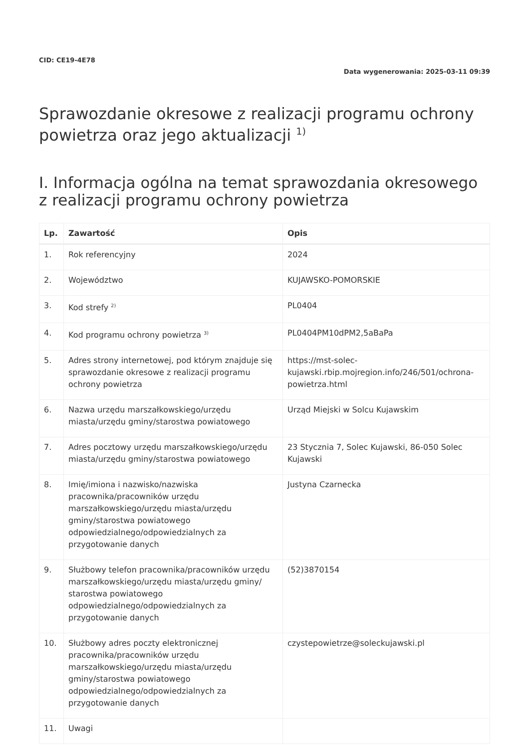CID: CE19-4E78
Data wygenerowania: 2025-03-11 09:39
Sprawozdanie okresowe z realizacji programu ochrony powietrza oraz jego aktualizacji <sup>1)</sup>
I. Informacja ogólna na temat sprawozdania okresowego z realizacji programu ochrony powietrza
| Lp. | Zawartość | Opis |
| --- | --- | --- |
| 1. | Rok referencyjny | 2024 |
| 2. | Województwo | KUJAWSKO-POMORSKIE |
| 3. | Kod strefy <sup>2)</sup> | PL0404 |
| 4. | Kod programu ochrony powietrza <sup>3)</sup> | PL0404PM10dPM2,5aBaPa |
| 5. | Adres strony internetowej, pod którym znajduje się sprawozdanie okresowe z realizacji programu ochrony powietrza | https://mst-solec-kujawski.rbip.mojregion.info/246/501/ochrona-powietrza.html |
| 6. | Nazwa urzędu marszałkowskiego/urzędu miasta/urzędu gminy/starostwa powiatowego | Urząd Miejski w Solcu Kujawskim |
| 7. | Adres pocztowy urzędu marszałkowskiego/urzędu miasta/urzędu gminy/starostwa powiatowego | 23 Stycznia 7, Solec Kujawski, 86-050 Solec Kujawski |
| 8. | Imię/imiona i nazwisko/nazwiska pracownika/pracowników urzędu marszałkowskiego/urzędu miasta/urzędu gminy/starostwa powiatowego odpowiedzialnego/odpowiedzialnych za przygotowanie danych | Justyna Czarnecka |
| 9. | Służbowy telefon pracownika/pracowników urzędu marszałkowskiego/urzędu miasta/urzędu gminy/ starostwa powiatowego odpowiedzialnego/odpowiedzialnych za przygotowanie danych | (52)3870154 |
| 10. | Służbowy adres poczty elektronicznej pracownika/pracowników urzędu marszałkowskiego/urzędu miasta/urzędu gminy/starostwa powiatowego odpowiedzialnego/odpowiedzialnych za przygotowanie danych | czystepowietrze@soleckujawski.pl |
| 11. | Uwagi | |